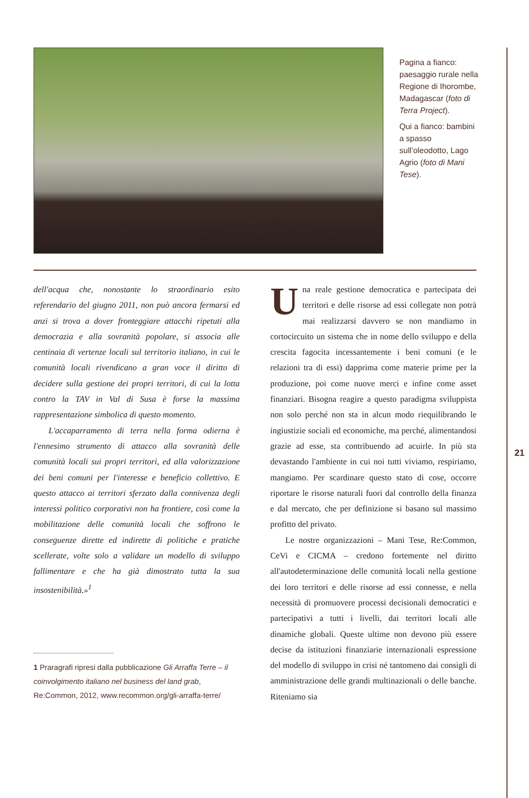Pagina a fianco: paesaggio rurale nella Regione di Ihorombe, Madagascar (foto di Terra Project).
Qui a fianco: bambini a spasso sull’oleodotto, Lago Agrio (foto di Mani Tese).
dell'acqua che, nonostante lo straordinario esito referendario del giugno 2011, non può ancora fermarsi ed anzi si trova a dover fronteggiare attacchi ripetuti alla democrazia e alla sovranità popolare, si associa alle centinaia di vertenze locali sul territorio italiano, in cui le comunità locali rivendicano a gran voce il diritto di decidere sulla gestione dei propri territori, di cui la lotta contro la TAV in Val di Susa è forse la massima rappresentazione simbolica di questo momento.
L'accaparramento di terra nella forma odierna è l'ennesimo strumento di attacco alla sovranità delle comunità locali sui propri territori, ed alla valorizzazione dei beni comuni per l'interesse e beneficio collettivo. E questo attacco ai territori sferzato dalla connivenza degli interessi politico corporativi non ha frontiere, così come la mobilitazione delle comunità locali che soffrono le conseguenze dirette ed indirette di politiche e pratiche scellerate, volte solo a validare un modello di sviluppo fallimentare e che ha già dimostrato tutta la sua insostenibilità.»<sup>1</sup>
1 Praragrafi ripresi dalla pubblicazione Gli Arraffa Terre – il coinvolgimento italiano nel business del land grab, Re:Common, 2012, www.recommon.org/gli-arraffa-terre/
Una reale gestione democratica e partecipata dei territori e delle risorse ad essi collegate non potrà mai realizzarsi davvero se non mandiamo in cortocircuito un sistema che in nome dello sviluppo e della crescita fagocita incessantemente i beni comuni (e le relazioni tra di essi) dapprima come materie prime per la produzione, poi come nuove merci e infine come asset finanziari. Bisogna reagire a questo paradigma sviluppista non solo perché non sta in alcun modo riequilibrando le ingiustizie sociali ed economiche, ma perché, alimentandosi grazie ad esse, sta contribuendo ad acuirle. In più sta devastando l'ambiente in cui noi tutti viviamo, respiriamo, mangiamo. Per scardinare questo stato di cose, occorre riportare le risorse naturali fuori dal controllo della finanza e dal mercato, che per definizione si basano sul massimo profitto del privato.
Le nostre organizzazioni – Mani Tese, Re:Common, CeVi e CICMA – credono fortemente nel diritto all'autodeterminazione delle comunità locali nella gestione dei loro territori e delle risorse ad essi connesse, e nella necessità di promuovere processi decisionali democratici e partecipativi a tutti i livelli, dai territori locali alle dinamiche globali. Queste ultime non devono più essere decise da istituzioni finanziarie internazionali espressione del modello di sviluppo in crisi né tantomeno dai consigli di amministrazione delle grandi multinazionali o delle banche. Riteniamo sia
21